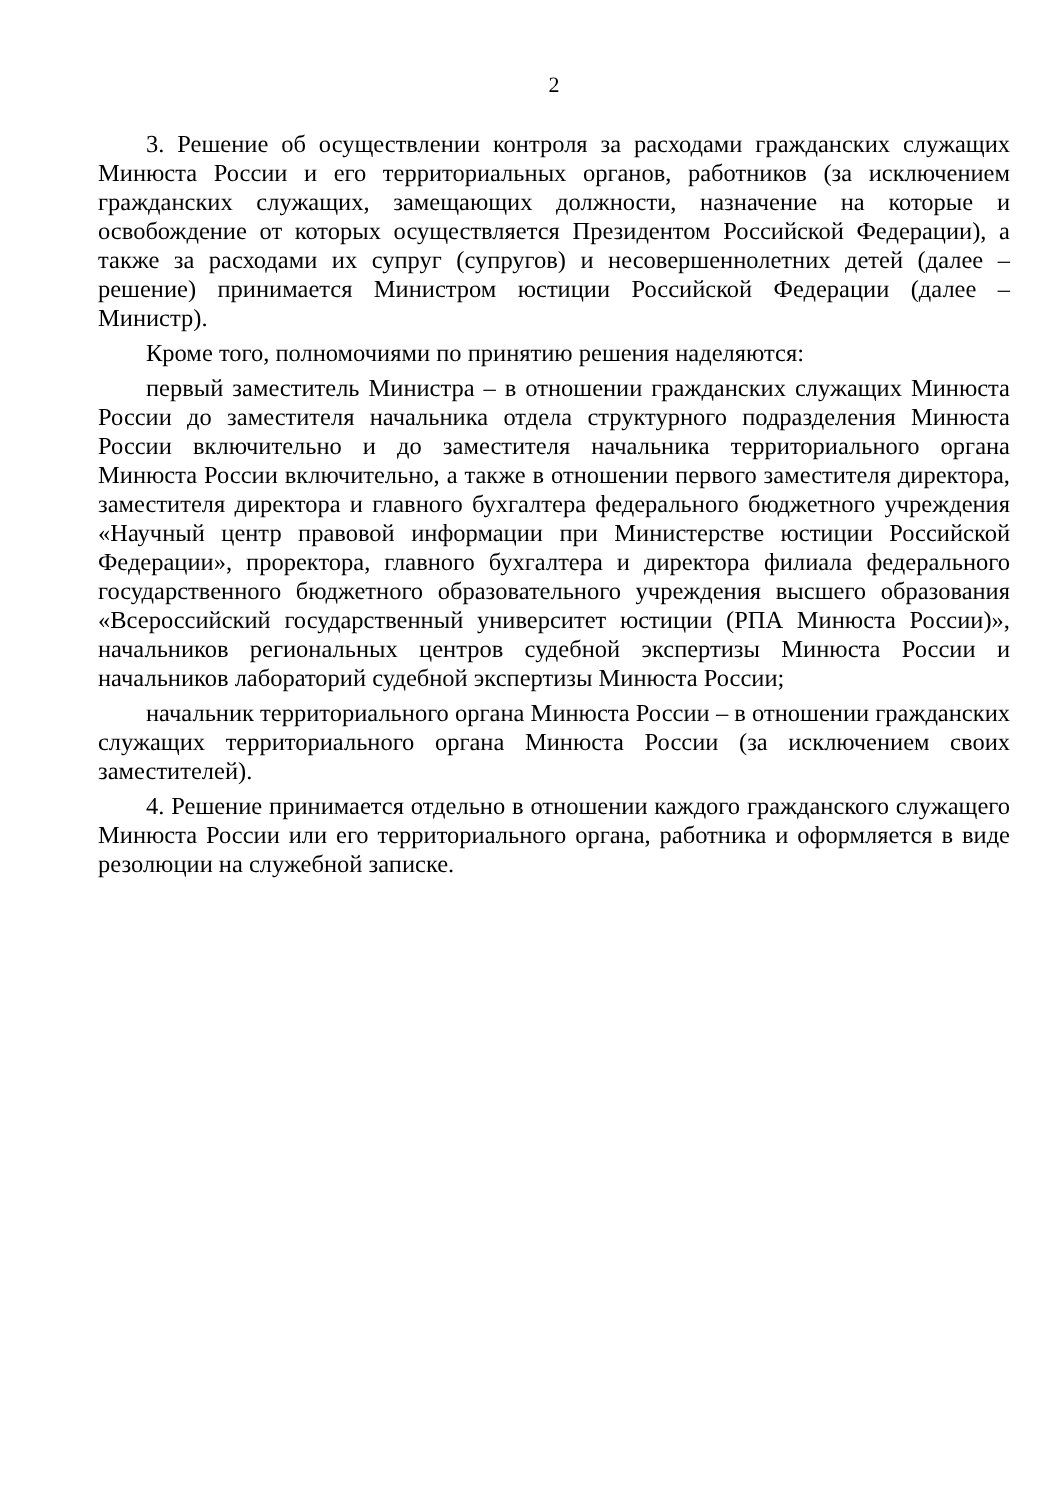2
3. Решение об осуществлении контроля за расходами гражданских служащих Минюста России и его территориальных органов, работников (за исключением гражданских служащих, замещающих должности, назначение на которые и освобождение от которых осуществляется Президентом Российской Федерации), а также за расходами их супруг (супругов) и несовершеннолетних детей (далее – решение) принимается Министром юстиции Российской Федерации (далее – Министр).
Кроме того, полномочиями по принятию решения наделяются:
первый заместитель Министра – в отношении гражданских служащих Минюста России до заместителя начальника отдела структурного подразделения Минюста России включительно и до заместителя начальника территориального органа Минюста России включительно, а также в отношении первого заместителя директора, заместителя директора и главного бухгалтера федерального бюджетного учреждения «Научный центр правовой информации при Министерстве юстиции Российской Федерации», проректора, главного бухгалтера и директора филиала федерального государственного бюджетного образовательного учреждения высшего образования «Всероссийский государственный университет юстиции (РПА Минюста России)», начальников региональных центров судебной экспертизы Минюста России и начальников лабораторий судебной экспертизы Минюста России;
начальник территориального органа Минюста России – в отношении гражданских служащих территориального органа Минюста России (за исключением своих заместителей).
4. Решение принимается отдельно в отношении каждого гражданского служащего Минюста России или его территориального органа, работника и оформляется в виде резолюции на служебной записке.